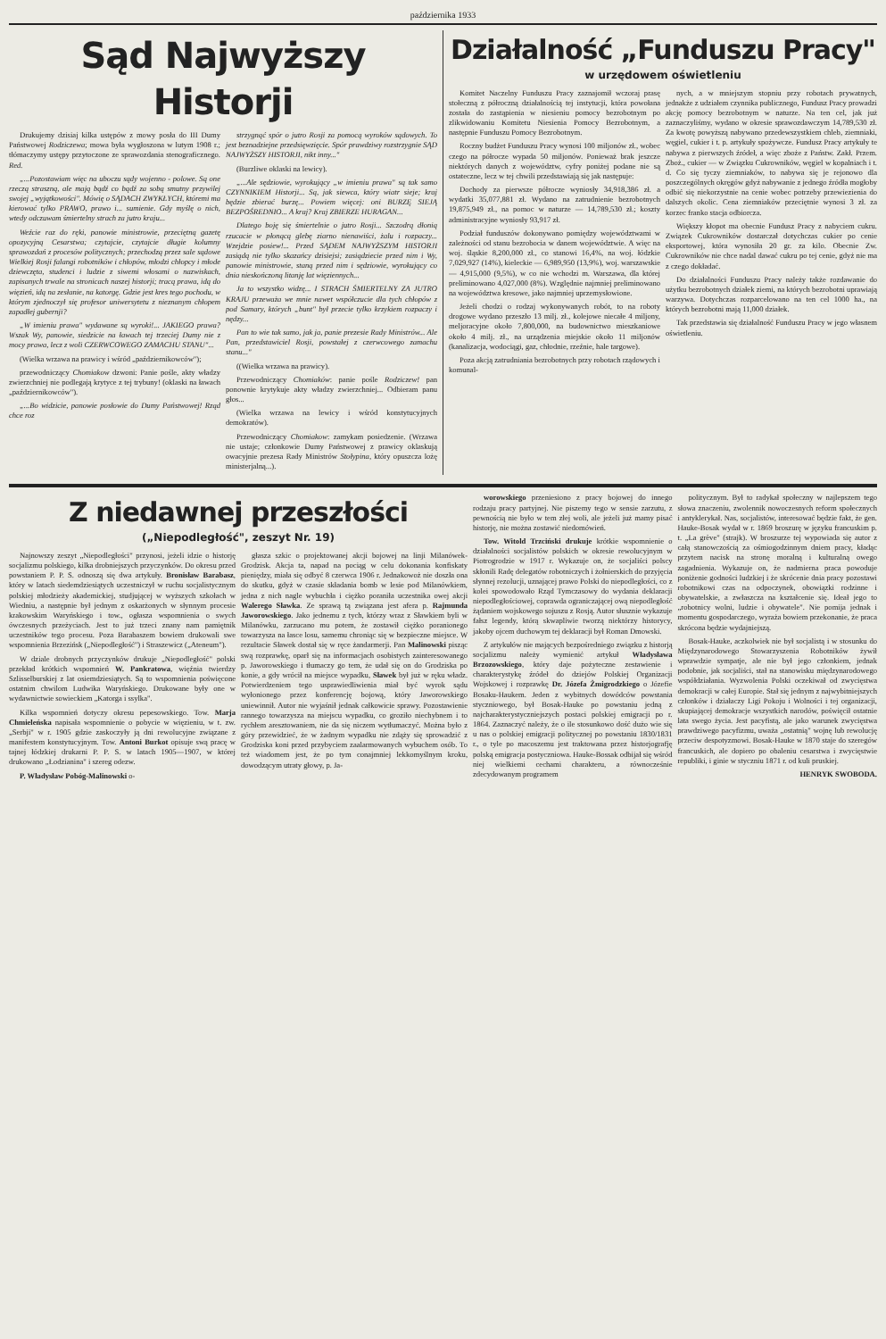października 1933
Sąd Najwyższy Historji
Drukujemy dzisiaj kilka ustępów z mowy posła do III Dumy Państwowej Rodziczewa; mowa była wygłoszona w lutym 1908 r.; tłómaczymy ustępy przytoczone ze sprawozdania stenograficznego. Red.
„...Pozostawiam więc na uboczu sądy wojenno - polowe. Są one rzeczą straszną, ale mają bądź co bądź za sobą smutny przywilej swojej „wyjątkowości". Mówię o SĄDACH ZWYKŁYCH, któremi ma kierować tylko PRAWO, prawo i... sumienie. Gdy myślę o nich, wtedy odczuwam śmiertelny strach za jutro kraju...
Weźcie raz do ręki, panowie ministrowie, przeciętną gazetę opozycyjną Cesarstwa; czytajcie, czytajcie długie kolumny sprawozdań z procesów politycznych; przechodzą przez sale sądowe Wielkiej Rosji falangi robotników i chłopów, młodzi chłopcy i młode dziewczęta, studenci i ludzie z siwemi włosami o nazwiskach, zapisanych trwale na stronicach naszej historji; tracą prawa, idą do więzień, idą na zesłanie, na katorgę. Gdzie jest kres tego pochodu, w którym zjednoczył się profesor uniwersytetu z nieznanym chłopem zapadłej gubernji?
„W imieniu prawa" wydawane są wyroki!... JAKIEGO prawa? Wszak Wy, panowie, siedzicie na ławach tej trzeciej Dumy nie z mocy prawa, lecz z woli CZERWCOWEGO ZAMACHU STANU"...
(Wielka wrzawa na prawicy i wśród „październikowców");
przewodniczący Chomiakow dzwoni: Panie pośle, akty władzy zwierzchniej nie podlegają krytyce z tej trybuny! (oklaski na ławach „październikowców").
„...Bo widzicie, panowie posłowie do Dumy Państwowej! Rząd chce roz
strzygnąć spór o jutro Rosji za pomocą wyroków sądowych. To jest beznadziejne przedsięwzięcie. Spór prawdziwy rozstrzygnie SĄD NAJWYŻSZY HISTORJI, nikt inny..."
(Burzliwe oklaski na lewicy).
„...Ale sędziowie, wyrokujący „w imieniu prawa" są tak samo CZYNNIKIEM Historji... Są, jak siewca, który wiatr sieje; kraj będzie zbierać burzę... Powiem więcej: oni BURZĘ SIEJĄ BEZPOŚREDNIO... A kraj? Kraj ZBIERZE HURAGAN...
Dlatego boję się śmiertelnie o jutro Rosji... Szczodrą dłonią rzucacie w płonącą glebę ziarno nienawiści, żalu i rozpaczy... Wzejdzie posiew!... Przed SĄDEM NAJWYŻSZYM HISTORJI zasiądą nie tylko skazańcy dzisiejsi; zasiądziecie przed nim i Wy, panowie ministrowie, staną przed nim i sędziowie, wyrokujący co dnia nieskończoną litanję lat więziennych...
Ja to wszystko widzę... I STRACH ŚMIERTELNY ZA JUTRO KRAJU przeważa we mnie nawet współczucie dla tych chłopów z pod Samary, których „bunt" był przecie tylko krzykiem rozpaczy i nędzy...
Pan to wie tak samo, jak ja, panie prezesie Rady Ministrów... Ale Pan, przedstawiciel Rosji, powstałej z czerwcowego zamachu stanu..."
((Wielka wrzawa na prawicy).
Przewodniczący Chomiaków: panie pośle Rodziczew! pan ponownie krytykuje akty władzy zwierzchniej... Odbieram panu głos...
(Wielka wrzawa na lewicy i wśród konstytucyjnych demokratów).
Przewodniczący Chomiakow: zamykam posiedzenie. (Wrzawa nie ustaje; członkowie Dumy Państwowej z prawicy oklaskują owacyjnie prezesa Rady Ministrów Stołypina, który opuszcza lożę ministerjalną...).
Działalność „Funduszu Pracy"
w urzędowem oświetleniu
Komitet Naczelny Funduszu Pracy zaznajomił wczoraj prasę stołeczną z półroczną działalnością tej instytucji, która powołana została do zastąpienia w niesieniu pomocy bezrobotnym po zlikwidowaniu Komitetu Niesienia Pomocy Bezrobotnym, a następnie Funduszu Pomocy Bezrobotnym.
Roczny budżet Funduszu Pracy wynosi 100 miljonów zł., wobec czego na półrocze wypada 50 miljonów. Ponieważ brak jeszcze niektórych danych z województw, cyfry poniżej podane nie są ostateczne, lecz w tej chwili przedstawiają się jak następuje:
Dochody za pierwsze półrocze wyniosły 34,918,386 zł. a wydatki 35,077,881 zł. Wydano na zatrudnienie bezrobotnych 19,875,949 zł., na pomoc w naturze — 14,789,530 zł.; koszty administracyjne wyniosły 93,917 zł.
Podział funduszów dokonywano pomiędzy województwami w zależności od stanu bezrobocia w danem województwie. A więc na woj. śląskie 8,200,000 zł., co stanowi 16,4%, na woj. łódzkie 7,029,927 (14%), kieleckie — 6,989,950 (13,9%), woj. warszawskie — 4,915,000 (9,5%), w co nie wchodzi m. Warszawa, dla której preliminowano 4,027,000 (8%). Względnie najmniej preliminowano na województwa kresowe, jako najmniej uprzemysłowione.
Jeżeli chodzi o rodzaj wykonywanych robót, to na roboty drogowe wydano przeszło 13 milj. zł., kolejowe niecałe 4 miljony, meljoracyjne około 7,800,000, na budownictwo mieszkaniowe około 4 milj. zł., na urządzenia miejskie około 11 miljonów (kanalizacja, wodociągi, gaz, chłodnie, rzeźnie, hale targowe).
Poza akcją zatrudniania bezrobotnych przy robotach rządowych i komunal-
nych, a w mniejszym stopniu przy robotach prywatnych, jednakże z udziałem czynnika publicznego, Fundusz Pracy prowadzi akcję pomocy bezrobotnym w naturze. Na ten cel, jak już zaznaczyliśmy, wydano w okresie sprawozdawczym 14,789,530 zł. Za kwotę powyższą nabywano przedewszystkiem chleb, ziemniaki, węgiel, cukier i t. p. artykuły spożywcze. Fundusz Pracy artykuły te nabywa z pierwszych źródeł, a więc zboże z Państw. Zakł. Przem. Zboż., cukier — w Związku Cukrowników, węgiel w kopalniach i t. d. Co się tyczy ziemniaków, to nabywa się je rejonowo dla poszczególnych okręgów gdyż nabywanie z jednego źródła mogłoby odbić się niekorzystnie na cenie wobec potrzeby przewiezienia do dalszych okolic. Cena ziemniaków przeciętnie wynosi 3 zł. za korzec franko stacja odbiorcza.
Większy kłopot ma obecnie Fundusz Pracy z nabyciem cukru. Związek Cukrowników dostarczał dotychczas cukier po cenie eksportowej, która wynosiła 20 gr. za kilo. Obecnie Zw. Cukrowników nie chce nadal dawać cukru po tej cenie, gdyż nie ma z czego dokładać.
Do działalności Funduszu Pracy należy także rozdawanie do użytku bezrobotnych działek ziemi, na których bezrobotni uprawiają warzywa. Dotychczas rozparcelowano na ten cel 1000 ha., na których bezrobotni mają 11,000 działek.
Tak przedstawia się działalność Funduszu Pracy w jego własnem oświetleniu.
Z niedawnej przeszłości
(„Niepodległość", zeszyt Nr. 19)
Najnowszy zeszyt „Niepodległości" przynosi, jeżeli idzie o historję socjalizmu polskiego, kilka drobniejszych przyczynków. Do okresu przed powstaniem P. P. S. odnoszą się dwa artykuły. Bronisław Barabasz, który w latach siedemdziesiątych uczestniczył w ruchu socjalistycznym polskiej młodzieży akademickiej, studjującej w wyższych szkołach w Wiedniu, a następnie był jednym z oskarżonych w słynnym procesie krakowskim Waryńskiego i tow., ogłasza wspomnienia o swych ówczesnych przeżyciach. Jest to już trzeci znany nam pamiętnik uczestników tego procesu. Poza Barabaszem bowiem drukowali swe wspomnienia Brzezińsk („Niepodległość") i Straszewicz („Ateneum").
W dziale drobnych przyczynków drukuje „Niepodległość" polski przekład krótkich wspomnień W. Pankratowa, więźnia twierdzy Szlisselburskiej z lat osiemdziesiątych. Są to wspomnienia poświęcone ostatnim chwilom Ludwika Waryńskiego. Drukowane były one w wydawnictwie sowieckiem „Katorga i ssylka".
Kilka wspomnień dotyczy okresu pepesowskiego. Tow. Marja Chmieleńska napisała wspomnienie o pobycie w więzieniu, w t. zw. „Serbji" w r. 1905 gdzie zaskoczyły ją dni rewolucyjne związane z manifestem konstytucyjnym. Tow. Antoni Burkot opisuje swą pracę w tajnej łódzkiej drukarni P. P. S. w latach 1905—1907, w której drukowano „Łodzianina" i szereg odezw.
P. Władysław Pobóg-Malinowski o-
głasza szkic o projektowanej akcji bojowej na linji Milanówek-Grodzisk. Akcja ta, napad na pociąg w celu dokonania konfiskaty pieniędzy, miała się odbyć 8 czerwca 1906 r. Jednakowoż nie doszła ona do skutku, gdyż w czasie składania bomb w lesie pod Milanówkiem, jedna z nich nagle wybuchła i ciężko poraniła uczestnika owej akcji Walerego Sławka. Ze sprawą tą związana jest afera p. Rajmunda Jaworowskiego. Jako jednemu z tych, którzy wraz z Sławkiem byli w Milanówku, zarzucano mu potem, że zostawił ciężko poranionego towarzysza na łasce losu, samemu chroniąc się w bezpieczne miejsce. W rezultacie Sławek dostał się w ręce żandarmerji. Pan Malinowski pisząc swą rozprawkę, oparł się na informacjach osobistych zainteresowanego p. Jaworowskiego i tłumaczy go tem, że udał się on do Grodziska po konie, a gdy wrócił na miejsce wypadku, Sławek był już w ręku władz. Potwierdzeniem tego usprawiedliwienia miał być wyrok sądu wyłonionego przez konferencję bojową, który Jaworowskiego uniewinnił. Autor nie wyjaśnił jednak całkowicie sprawy. Pozostawienie rannego towarzysza na miejscu wypadku, co groziło niechybnem i to rychłem aresztowaniem, nie da się niczem wytłumaczyć. Można było z góry przewidzieć, że w żadnym wypadku nie zdąży się sprowadzić z Grodziska koni przed przybyciem zaalarmowanych wybuchem osób. To też wiadomem jest, że po tym conajmniej lekkomyślnym kroku, dowodzącym utraty głowy, p. Ja-
worowskiego przeniesiono z pracy bojowej do innego rodzaju pracy partyjnej. Nie piszemy tego w sensie zarzutu, z pewnością nie było w tem złej woli, ale jeżeli już mamy pisać historję, nie można zostawić niedomówień.
Tow. Witold Trzciński drukuje krótkie wspomnienie o działalności socjalistów polskich w okresie rewolucyjnym w Piotrogrodzie w 1917 r. Wykazuje on, że socjaliści polscy skłonili Radę delegatów robotniczych i żołnierskich do przyjęcia słynnej rezolucji, uznającej prawo Polski do niepodległości, co z kolei spowodowało Rząd Tymczasowy do wydania deklaracji niepodległościowej, coprawda ograniczającej ową niepodległość żądaniem wojskowego sojuszu z Rosją. Autor słusznie wykazuje fałsz legendy, którą skwapliwie tworzą niektórzy historycy, jakoby ojcem duchowym tej deklaracji był Roman Dmowski.
Z artykułów nie mających bezpośredniego związku z historją socjalizmu należy wymienić artykuł Władysława Brzozowskiego, który daje pożyteczne zestawienie i charakterystykę źródeł do dziejów Polskiej Organizacji Wojskowej i rozprawkę Dr. Józefa Żmigrodzkiego o Józefie Bosaku-Haukem. Jeden z wybitnych dowódców powstania styczniowego, był Bosak-Hauke po powstaniu jedną z najcharakterystyczniejszych postaci polskiej emigracji po r. 1864. Zaznaczyć należy, że o ile stosunkowo dość dużo wie się u nas o polskiej emigracji politycznej po powstaniu 1830/1831 r., o tyle po macoszemu jest traktowana przez historjografję polską emigracja postyczniowa. Hauke-Bossak odbijał się wśród niej wielkiemi cechami charakteru, a równocześnie zdecydowanym programem
politycznym. Był to radykał społeczny w najlepszem tego słowa znaczeniu, zwolennik nowoczesnych reform społecznych i antyklerykał. Nas, socjalistów, interesować będzie fakt, że gen. Hauke-Bosak wydał w r. 1869 broszurę w języku francuskim p. t. „La grève" (strajk). W broszurze tej wypowiada się autor z całą stanowczością za ośmiogodzinnym dniem pracy, kładąc przytem nacisk na stronę moralną i kulturalną owego zagadnienia. Wykazuje on, że nadmierna praca powoduje poniżenie godności ludzkiej i że skrócenie dnia pracy pozostawi robotnikowi czas na odpoczynek, obowiązki rodzinne i obywatelskie, a zwłaszcza na kształcenie się. Ideał jego to „robotnicy wolni, ludzie i obywatele". Nie pomija jednak i momentu gospodarczego, wyraża bowiem przekonanie, że praca skrócona będzie wydajniejszą.
Bosak-Hauke, aczkolwiek nie był socjalistą i w stosunku do Międzynarodowego Stowarzyszenia Robotników żywił wprawdzie sympatje, ale nie był jego członkiem, jednak podobnie, jak socjaliści, stał na stanowisku międzynarodowego współdziałania. Wyzwolenia Polski oczekiwał od zwycięstwa demokracji w całej Europie. Stał się jednym z najwybitniejszych członków i działaczy Ligi Pokoju i Wolności i tej organizacji, skupiającej demokracje wszystkich narodów, poświęcił ostatnie lata swego życia. Jest pacyfistą, ale jako warunek zwycięstwa prawdziwego pacyfizmu, uważa „ostatnią" wojnę lub rewolucję przeciw despotyzmowi. Bosak-Hauke w 1870 staje do szeregów francuskich, ale dopiero po obaleniu cesarstwa i zwycięstwie republiki, i ginie w styczniu 1871 r. od kuli pruskiej.
HENRYK SWOBODA.